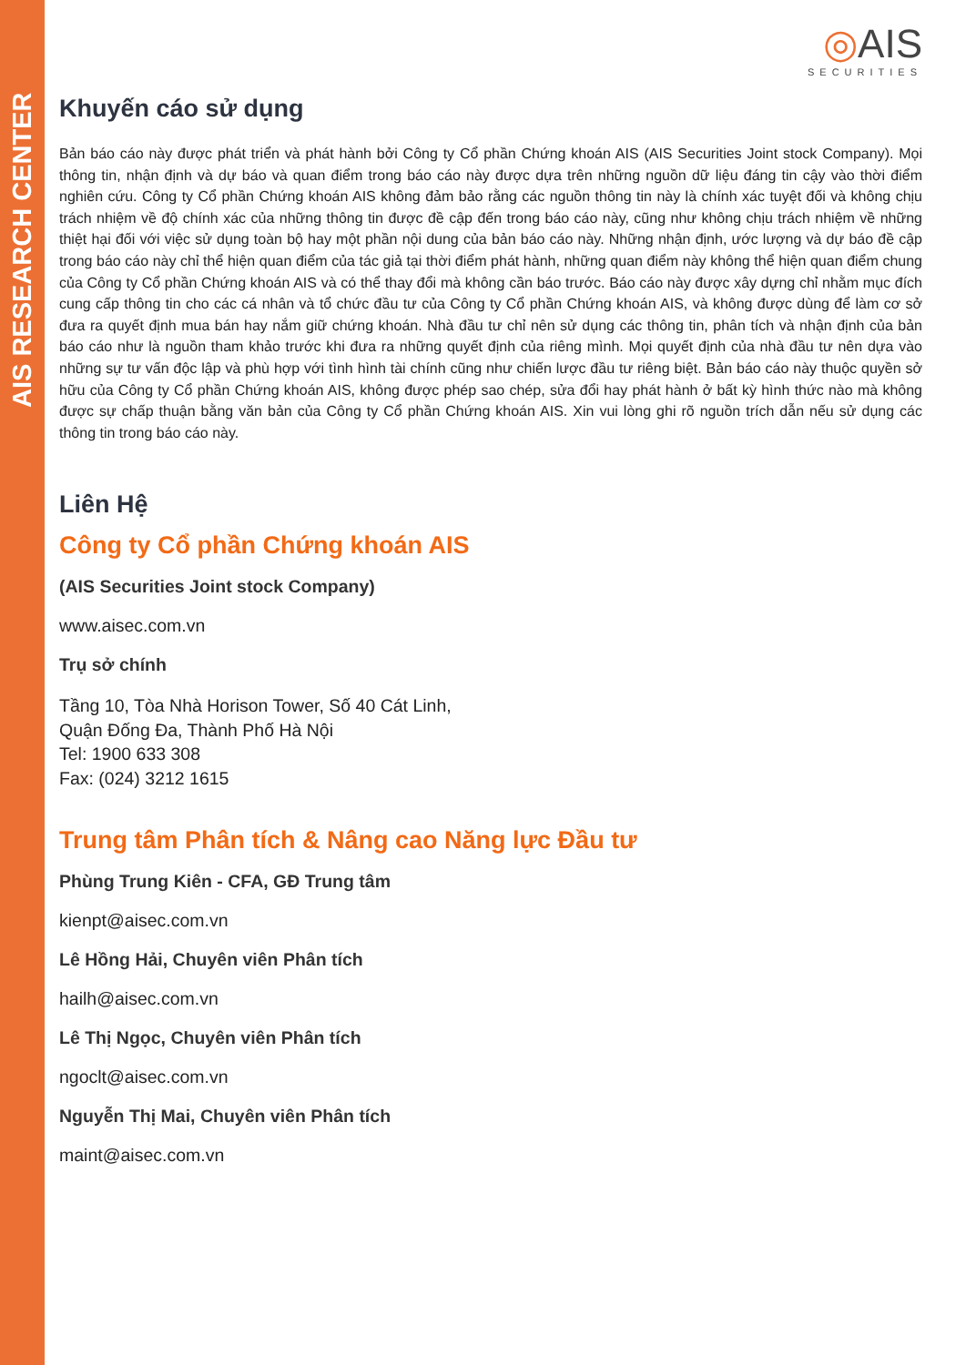AIS RESEARCH CENTER
◎AIS
SECURITIES
Khuyến cáo sử dụng
Bản báo cáo này được phát triển và phát hành bởi Công ty Cổ phần Chứng khoán AIS (AIS Securities Joint stock Company). Mọi thông tin, nhận định và dự báo và quan điểm trong báo cáo này được dựa trên những nguồn dữ liệu đáng tin cậy vào thời điểm nghiên cứu. Công ty Cổ phần Chứng khoán AIS không đảm bảo rằng các nguồn thông tin này là chính xác tuyệt đối và không chịu trách nhiệm về độ chính xác của những thông tin được đề cập đến trong báo cáo này, cũng như không chịu trách nhiệm về những thiệt hại đối với việc sử dụng toàn bộ hay một phần nội dung của bản báo cáo này. Những nhận định, ước lượng và dự báo đề cập trong báo cáo này chỉ thể hiện quan điểm của tác giả tại thời điểm phát hành, những quan điểm này không thể hiện quan điểm chung của Công ty Cổ phần Chứng khoán AIS và có thể thay đổi mà không cần báo trước. Báo cáo này được xây dựng chỉ nhằm mục đích cung cấp thông tin cho các cá nhân và tổ chức đầu tư của Công ty Cổ phần Chứng khoán AIS, và không được dùng để làm cơ sở đưa ra quyết định mua bán hay nắm giữ chứng khoán. Nhà đầu tư chỉ nên sử dụng các thông tin, phân tích và nhận định của bản báo cáo như là nguồn tham khảo trước khi đưa ra những quyết định của riêng mình. Mọi quyết định của nhà đầu tư nên dựa vào những sự tư vấn độc lập và phù hợp với tình hình tài chính cũng như chiến lược đầu tư riêng biệt. Bản báo cáo này thuộc quyền sở hữu của Công ty Cổ phần Chứng khoán AIS, không được phép sao chép, sửa đổi hay phát hành ở bất kỳ hình thức nào mà không được sự chấp thuận bằng văn bản của Công ty Cổ phần Chứng khoán AIS. Xin vui lòng ghi rõ nguồn trích dẫn nếu sử dụng các thông tin trong báo cáo này.
Liên Hệ
Công ty Cổ phần Chứng khoán AIS
(AIS Securities Joint stock Company)
www.aisec.com.vn
Trụ sở chính
Tầng 10, Tòa Nhà Horison Tower, Số 40 Cát Linh,
Quận Đống Đa, Thành Phố Hà Nội
Tel: 1900 633 308
Fax: (024) 3212 1615
Trung tâm Phân tích & Nâng cao Năng lực Đầu tư
Phùng Trung Kiên - CFA, GĐ Trung tâm
kienpt@aisec.com.vn
Lê Hồng Hải, Chuyên viên Phân tích
hailh@aisec.com.vn
Lê Thị Ngọc, Chuyên viên Phân tích
ngoclt@aisec.com.vn
Nguyễn Thị Mai, Chuyên viên Phân tích
maint@aisec.com.vn